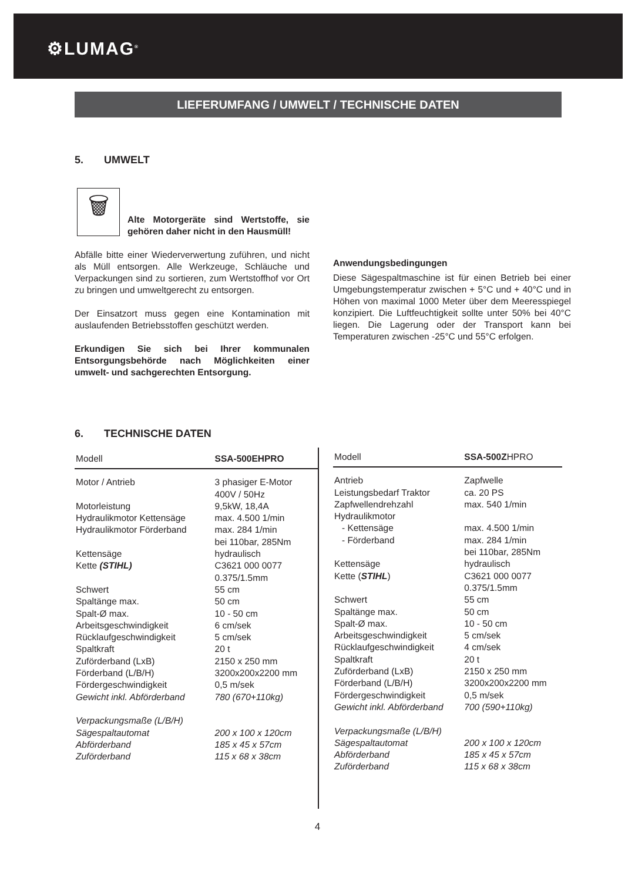⚙LUMAG<sup>®</sup>
LIEFERUMFANG / UMWELT / TECHNISCHE DATEN
5. UMWELT
🗑
Alte Motorgeräte sind Wertstoffe, sie gehören daher nicht in den Hausmüll!
Abfälle bitte einer Wiederverwertung zuführen, und nicht als Müll entsorgen. Alle Werkzeuge, Schläuche und Verpackungen sind zu sortieren, zum Wertstoffhof vor Ort zu bringen und umweltgerecht zu entsorgen.
Der Einsatzort muss gegen eine Kontamination mit auslaufenden Betriebsstoffen geschützt werden.
Erkundigen Sie sich bei Ihrer kommunalen Entsorgungsbehörde nach Möglichkeiten einer umwelt- und sachgerechten Entsorgung.
Anwendungsbedingungen
Diese Sägespaltmaschine ist für einen Betrieb bei einer Umgebungstemperatur zwischen + 5°C und + 40°C und in Höhen von maximal 1000 Meter über dem Meeresspiegel konzipiert. Die Luftfeuchtigkeit sollte unter 50% bei 40°C liegen. Die Lagerung oder der Transport kann bei Temperaturen zwischen -25°C und 55°C erfolgen.
6. TECHNISCHE DATEN
| Modell | SSA-500EHPRO |
| --- | --- |
| Motor / Antrieb Motorleistung Hydraulikmotor Kettensäge Hydraulikmotor Förderband Kettensäge Kette (STIHL) Schwert Spaltänge max. Spalt-Ø max. Arbeitsgeschwindigkeit Rücklaufgeschwindigkeit Spaltkraft Zuförderband (LxB) Förderband (L/B/H) Fördergeschwindigkeit Gewicht inkl. Abförderband Verpackungsmaße (L/B/H) Sägespaltautomat Abförderband Zuförderband | 3 phasiger E-Motor 400V / 50Hz 9,5kW, 18,4A max. 4.500 1/min max. 284 1/min bei 110bar, 285Nm hydraulisch C3621 000 0077 0.375/1.5mm 55 cm 50 cm 10 - 50 cm 6 cm/sek 5 cm/sek 20 t 2150 x 250 mm 3200x200x2200 mm 0,5 m/sek 780 (670+110kg) 200 x 100 x 120cm 185 x 45 x 57cm 115 x 68 x 38cm |
| Modell | SSA-500Z HPRO |
| --- | --- |
| Antrieb Leistungsbedarf Traktor Zapfwellendrehzahl Hydraulikmotor - Kettensäge - Förderband Kettensäge Kette ( STIHL ) Schwert Spaltänge max. Spalt-Ø max. Arbeitsgeschwindigkeit Rücklaufgeschwindigkeit Spaltkraft Zuförderband (LxB) Förderband (L/B/H) Fördergeschwindigkeit Gewicht inkl. Abförderband Verpackungsmaße (L/B/H) Sägespaltautomat Abförderband Zuförderband | Zapfwelle ca. 20 PS max. 540 1/min max. 4.500 1/min max. 284 1/min bei 110bar, 285Nm hydraulisch C3621 000 0077 0.375/1.5mm 55 cm 50 cm 10 - 50 cm 5 cm/sek 4 cm/sek 20 t 2150 x 250 mm 3200x200x2200 mm 0,5 m/sek 700 (590+110kg) 200 x 100 x 120cm 185 x 45 x 57cm 115 x 68 x 38cm |
4